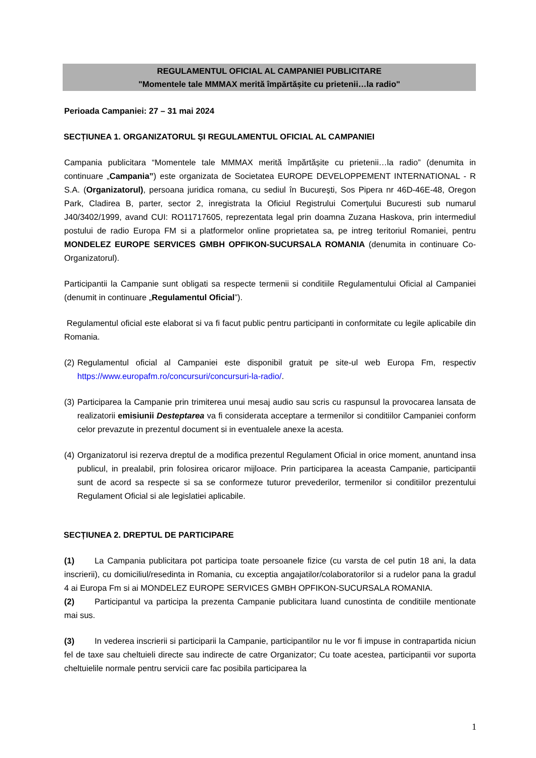REGULAMENTUL OFICIAL AL CAMPANIEI PUBLICITARE
"Momentele tale MMMAX merită împărtășite cu prietenii…la radio"
Perioada Campaniei: 27 – 31 mai 2024
SECȚIUNEA 1. ORGANIZATORUL ȘI REGULAMENTUL OFICIAL AL CAMPANIEI
Campania publicitara “Momentele tale MMMAX merită împărtășite cu prietenii…la radio” (denumita in continuare „Campania”) este organizata de Societatea EUROPE DEVELOPPEMENT INTERNATIONAL - R S.A. (Organizatorul), persoana juridica romana, cu sediul în Bucureşti, Sos Pipera nr 46D-46E-48, Oregon Park, Cladirea B, parter, sector 2, inregistrata la Oficiul Registrului Comerţului Bucuresti sub numarul J40/3402/1999, avand CUI: RO11717605, reprezentata legal prin doamna Zuzana Haskova, prin intermediul postului de radio Europa FM si a platformelor online proprietatea sa, pe intreg teritoriul Romaniei, pentru MONDELEZ EUROPE SERVICES GMBH OPFIKON-SUCURSALA ROMANIA (denumita in continuare Co-Organizatorul).
Participantii la Campanie sunt obligati sa respecte termenii si conditiile Regulamentului Oficial al Campaniei (denumit in continuare „Regulamentul Oficial”).
Regulamentul oficial este elaborat si va fi facut public pentru participanti in conformitate cu legile aplicabile din Romania.
(2) Regulamentul oficial al Campaniei este disponibil gratuit pe site-ul web Europa Fm, respectiv https://www.europafm.ro/concursuri/concursuri-la-radio/.
(3) Participarea la Campanie prin trimiterea unui mesaj audio sau scris cu raspunsul la provocarea lansata de realizatorii emisiunii Desteptarea va fi considerata acceptare a termenilor si conditiilor Campaniei conform celor prevazute in prezentul document si in eventualele anexe la acesta.
(4) Organizatorul isi rezerva dreptul de a modifica prezentul Regulament Oficial in orice moment, anuntand insa publicul, in prealabil, prin folosirea oricaror mijloace. Prin participarea la aceasta Campanie, participantii sunt de acord sa respecte si sa se conformeze tuturor prevederilor, termenilor si conditiilor prezentului Regulament Oficial si ale legislatiei aplicabile.
SECȚIUNEA 2. DREPTUL DE PARTICIPARE
(1) La Campania publicitara pot participa toate persoanele fizice (cu varsta de cel putin 18 ani, la data inscrierii), cu domiciliul/resedinta in Romania, cu exceptia angajatilor/colaboratorilor si a rudelor pana la gradul 4 ai Europa Fm si ai MONDELEZ EUROPE SERVICES GMBH OPFIKON-SUCURSALA ROMANIA.
(2) Participantul va participa la prezenta Campanie publicitara luand cunostinta de conditiile mentionate mai sus.
(3) In vederea inscrierii si participarii la Campanie, participantilor nu le vor fi impuse in contrapartida niciun fel de taxe sau cheltuieli directe sau indirecte de catre Organizator; Cu toate acestea, participantii vor suporta cheltuielile normale pentru servicii care fac posibila participarea la
1